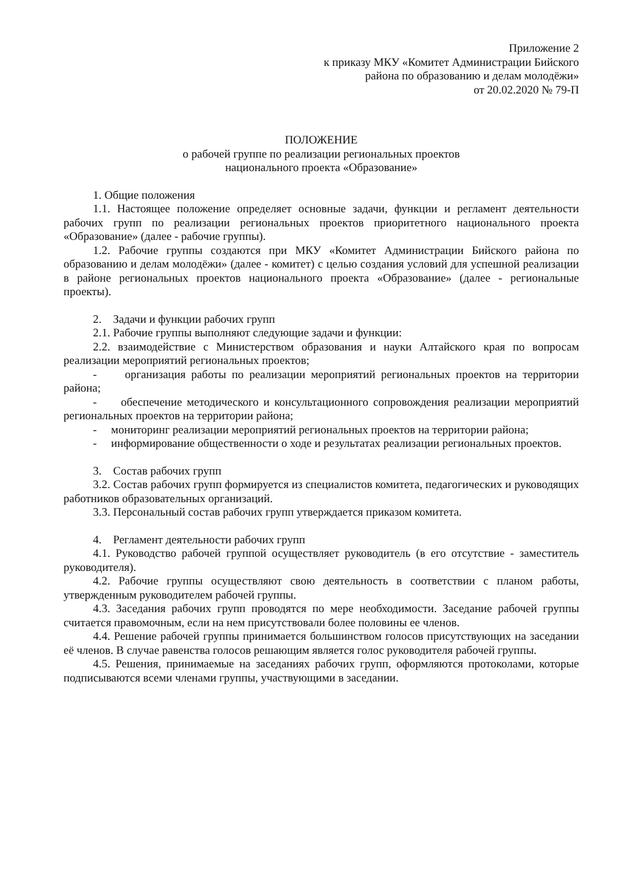Приложение 2
к приказу МКУ «Комитет Администрации Бийского
района по образованию и делам молодёжи»
от 20.02.2020 № 79-П
ПОЛОЖЕНИЕ
о рабочей группе по реализации региональных проектов
национального проекта «Образование»
1. Общие положения
1.1. Настоящее положение определяет основные задачи, функции и регламент деятельности рабочих групп по реализации региональных проектов приоритетного национального проекта «Образование» (далее - рабочие группы).
1.2. Рабочие группы создаются при МКУ «Комитет Администрации Бийского района по образованию и делам молодёжи» (далее - комитет) с целью создания условий для успешной реализации в районе региональных проектов национального проекта «Образование» (далее - региональные проекты).
2. Задачи и функции рабочих групп
2.1. Рабочие группы выполняют следующие задачи и функции:
2.2. взаимодействие с Министерством образования и науки Алтайского края по вопросам реализации мероприятий региональных проектов;
- организация работы по реализации мероприятий региональных проектов на территории района;
- обеспечение методического и консультационного сопровождения реализации мероприятий региональных проектов на территории района;
- мониторинг реализации мероприятий региональных проектов на территории района;
- информирование общественности о ходе и результатах реализации региональных проектов.
3. Состав рабочих групп
3.2. Состав рабочих групп формируется из специалистов комитета, педагогических и руководящих работников образовательных организаций.
3.3. Персональный состав рабочих групп утверждается приказом комитета.
4. Регламент деятельности рабочих групп
4.1. Руководство рабочей группой осуществляет руководитель (в его отсутствие - заместитель руководителя).
4.2. Рабочие группы осуществляют свою деятельность в соответствии с планом работы, утвержденным руководителем рабочей группы.
4.3. Заседания рабочих групп проводятся по мере необходимости. Заседание рабочей группы считается правомочным, если на нем присутствовали более половины ее членов.
4.4. Решение рабочей группы принимается большинством голосов присутствующих на заседании её членов. В случае равенства голосов решающим является голос руководителя рабочей группы.
4.5. Решения, принимаемые на заседаниях рабочих групп, оформляются протоколами, которые подписываются всеми членами группы, участвующими в заседании.